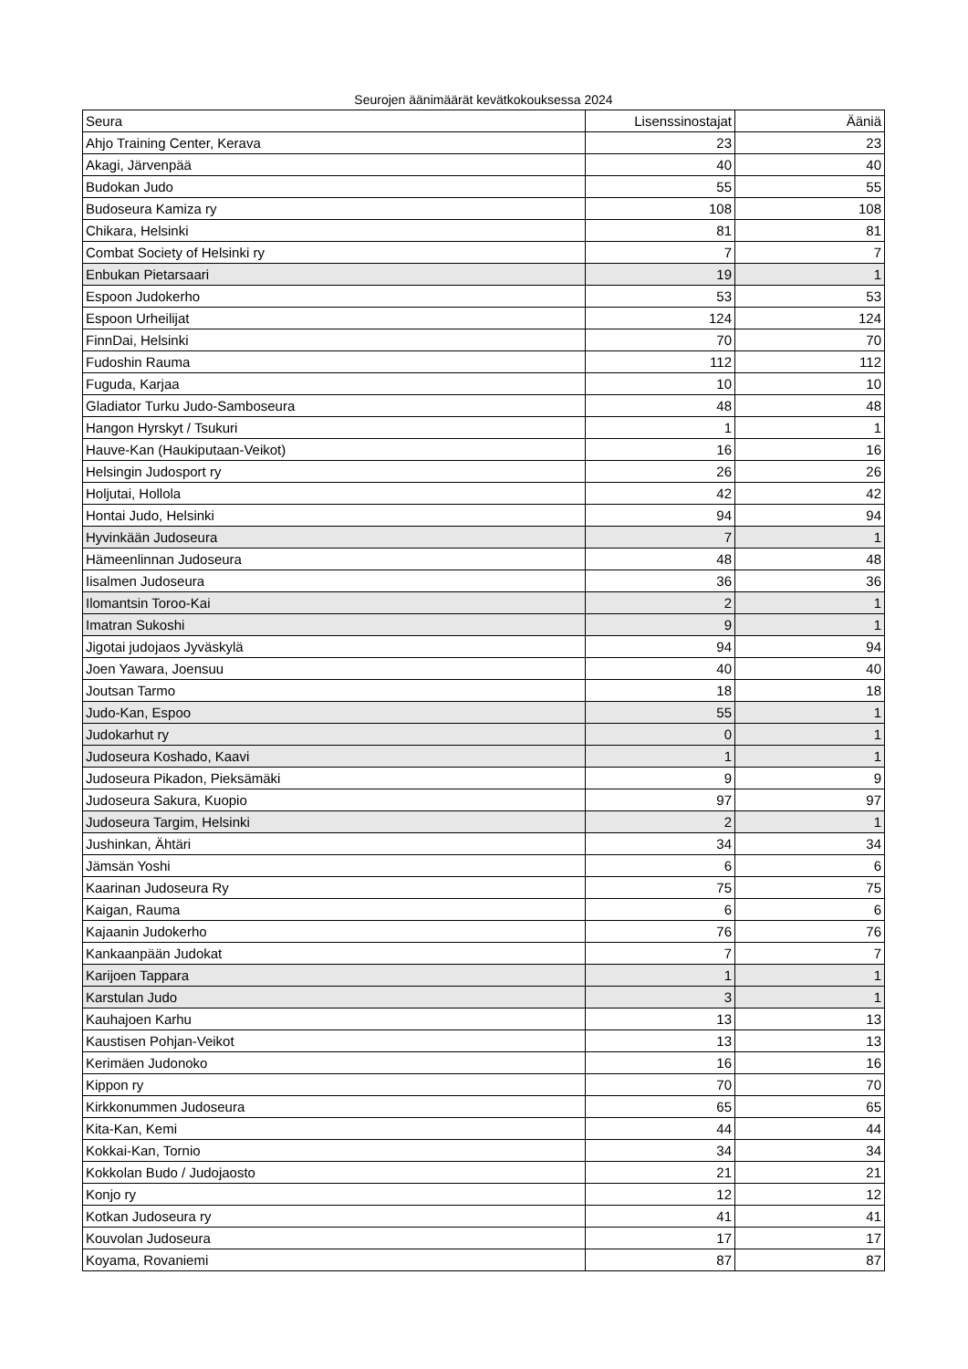Seurojen äänimäärät kevätkokouksessa 2024
| Seura | Lisenssinostajat | Ääniä |
| --- | --- | --- |
| Ahjo Training Center, Kerava | 23 | 23 |
| Akagi, Järvenpää | 40 | 40 |
| Budokan Judo | 55 | 55 |
| Budoseura Kamiza ry | 108 | 108 |
| Chikara, Helsinki | 81 | 81 |
| Combat Society of Helsinki ry | 7 | 7 |
| Enbukan Pietarsaari | 19 | 1 |
| Espoon Judokerho | 53 | 53 |
| Espoon Urheilijat | 124 | 124 |
| FinnDai, Helsinki | 70 | 70 |
| Fudoshin Rauma | 112 | 112 |
| Fuguda, Karjaa | 10 | 10 |
| Gladiator Turku Judo-Samboseura | 48 | 48 |
| Hangon Hyrskyt / Tsukuri | 1 | 1 |
| Hauve-Kan (Haukiputaan-Veikot) | 16 | 16 |
| Helsingin Judosport ry | 26 | 26 |
| Holjutai, Hollola | 42 | 42 |
| Hontai Judo, Helsinki | 94 | 94 |
| Hyvinkään Judoseura | 7 | 1 |
| Hämeenlinnan Judoseura | 48 | 48 |
| Iisalmen Judoseura | 36 | 36 |
| Ilomantsin Toroo-Kai | 2 | 1 |
| Imatran Sukoshi | 9 | 1 |
| Jigotai judojaos Jyväskylä | 94 | 94 |
| Joen Yawara, Joensuu | 40 | 40 |
| Joutsan Tarmo | 18 | 18 |
| Judo-Kan, Espoo | 55 | 1 |
| Judokarhut ry | 0 | 1 |
| Judoseura Koshado, Kaavi | 1 | 1 |
| Judoseura Pikadon, Pieksämäki | 9 | 9 |
| Judoseura Sakura, Kuopio | 97 | 97 |
| Judoseura Targim, Helsinki | 2 | 1 |
| Jushinkan, Ähtäri | 34 | 34 |
| Jämsän Yoshi | 6 | 6 |
| Kaarinan Judoseura Ry | 75 | 75 |
| Kaigan, Rauma | 6 | 6 |
| Kajaanin Judokerho | 76 | 76 |
| Kankaanpään Judokat | 7 | 7 |
| Karijoen Tappara | 1 | 1 |
| Karstulan Judo | 3 | 1 |
| Kauhajoen Karhu | 13 | 13 |
| Kaustisen Pohjan-Veikot | 13 | 13 |
| Kerimäen Judonoko | 16 | 16 |
| Kippon ry | 70 | 70 |
| Kirkkonummen Judoseura | 65 | 65 |
| Kita-Kan, Kemi | 44 | 44 |
| Kokkai-Kan, Tornio | 34 | 34 |
| Kokkolan Budo / Judojaosto | 21 | 21 |
| Konjo ry | 12 | 12 |
| Kotkan Judoseura ry | 41 | 41 |
| Kouvolan Judoseura | 17 | 17 |
| Koyama, Rovaniemi | 87 | 87 |